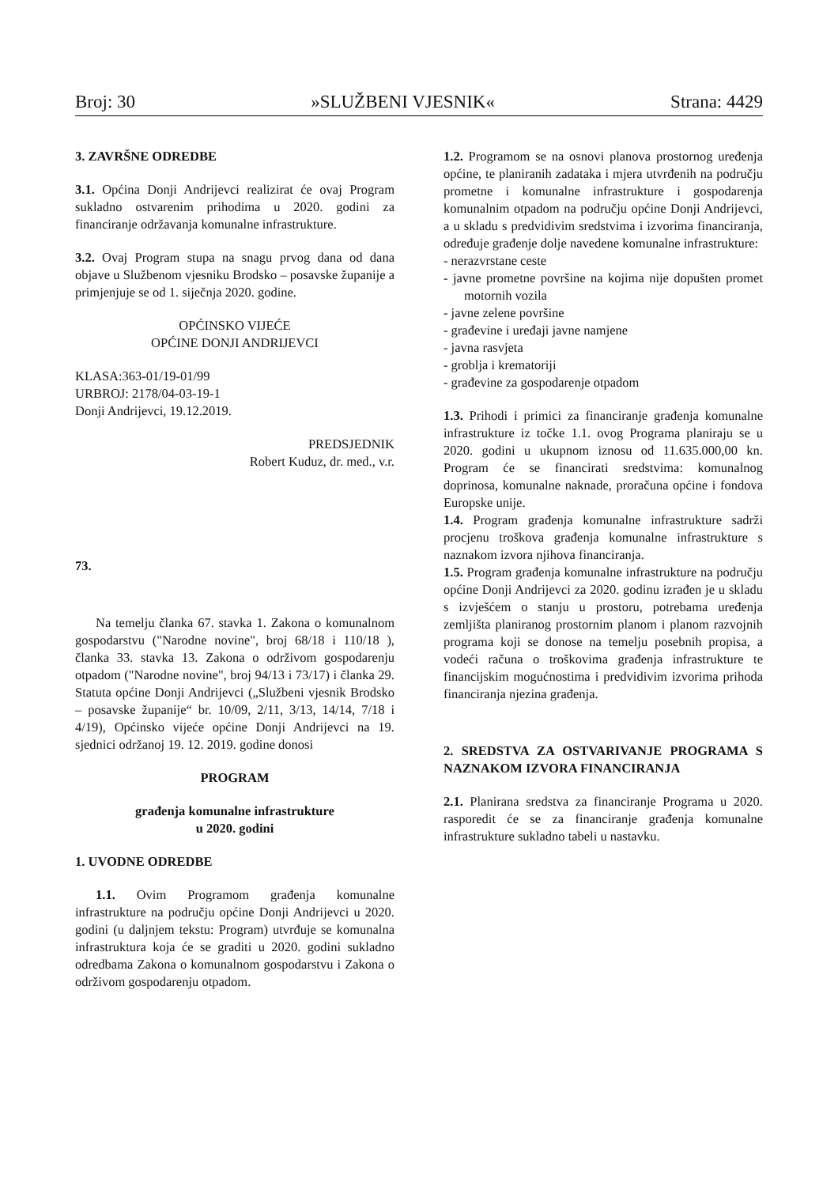Broj: 30 »SLUŽBENI VJESNIK« Strana: 4429
3. ZAVRŠNE ODREDBE
3.1. Općina Donji Andrijevci realizirat će ovaj Program sukladno ostvarenim prihodima u 2020. godini za financiranje održavanja komunalne infrastrukture.
3.2. Ovaj Program stupa na snagu prvog dana od dana objave u Službenom vjesniku Brodsko – posavske županije a primjenjuje se od 1. siječnja 2020. godine.
OPĆINSKO VIJEĆE
OPĆINE DONJI ANDRIJEVCI
KLASA:363-01/19-01/99
URBROJ: 2178/04-03-19-1
Donji Andrijevci, 19.12.2019.
PREDSJEDNIK
Robert Kuduz, dr. med., v.r.
73.
Na temelju članka 67. stavka 1. Zakona o komunalnom gospodarstvu ("Narodne novine", broj 68/18 i 110/18 ), članka 33. stavka 13. Zakona o održivom gospodarenju otpadom ("Narodne novine", broj 94/13 i 73/17) i članka 29. Statuta općine Donji Andrijevci („Službeni vjesnik Brodsko – posavske županije“ br. 10/09, 2/11, 3/13, 14/14, 7/18 i 4/19), Općinsko vijeće općine Donji Andrijevci na 19. sjednici održanoj 19. 12. 2019. godine donosi
PROGRAM
građenja komunalne infrastrukture
u 2020. godini
1. UVODNE ODREDBE
1.1. Ovim Programom građenja komunalne infrastrukture na području općine Donji Andrijevci u 2020. godini (u daljnjem tekstu: Program) utvrđuje se komunalna infrastruktura koja će se graditi u 2020. godini sukladno odredbama Zakona o komunalnom gospodarstvu i Zakona o održivom gospodarenju otpadom.
1.2. Programom se na osnovi planova prostornog uređenja općine, te planiranih zadataka i mjera utvrđenih na području prometne i komunalne infrastrukture i gospodarenja komunalnim otpadom na području općine Donji Andrijevci, a u skladu s predvidivim sredstvima i izvorima financiranja, određuje građenje dolje navedene komunalne infrastrukture:
- nerazvrstane ceste
- javne prometne površine na kojima nije dopušten promet motornih vozila
- javne zelene površine
- građevine i uređaji javne namjene
- javna rasvjeta
- groblja i krematoriji
- građevine za gospodarenje otpadom
1.3. Prihodi i primici za financiranje građenja komunalne infrastrukture iz točke 1.1. ovog Programa planiraju se u 2020. godini u ukupnom iznosu od 11.635.000,00 kn. Program će se financirati sredstvima: komunalnog doprinosa, komunalne naknade, proračuna općine i fondova Europske unije.
1.4. Program građenja komunalne infrastrukture sadrži procjenu troškova građenja komunalne infrastrukture s naznakom izvora njihova financiranja.
1.5. Program građenja komunalne infrastrukture na području općine Donji Andrijevci za 2020. godinu izrađen je u skladu s izvješćem o stanju u prostoru, potrebama uređenja zemljišta planiranog prostornim planom i planom razvojnih programa koji se donose na temelju posebnih propisa, a vodeći računa o troškovima građenja infrastrukture te financijskim mogućnostima i predvidivim izvorima prihoda financiranja njezina građenja.
2. SREDSTVA ZA OSTVARIVANJE PROGRAMA S NAZNAKOM IZVORA FINANCIRANJA
2.1. Planirana sredstva za financiranje Programa u 2020. rasporedit će se za financiranje građenja komunalne infrastrukture sukladno tabeli u nastavku.